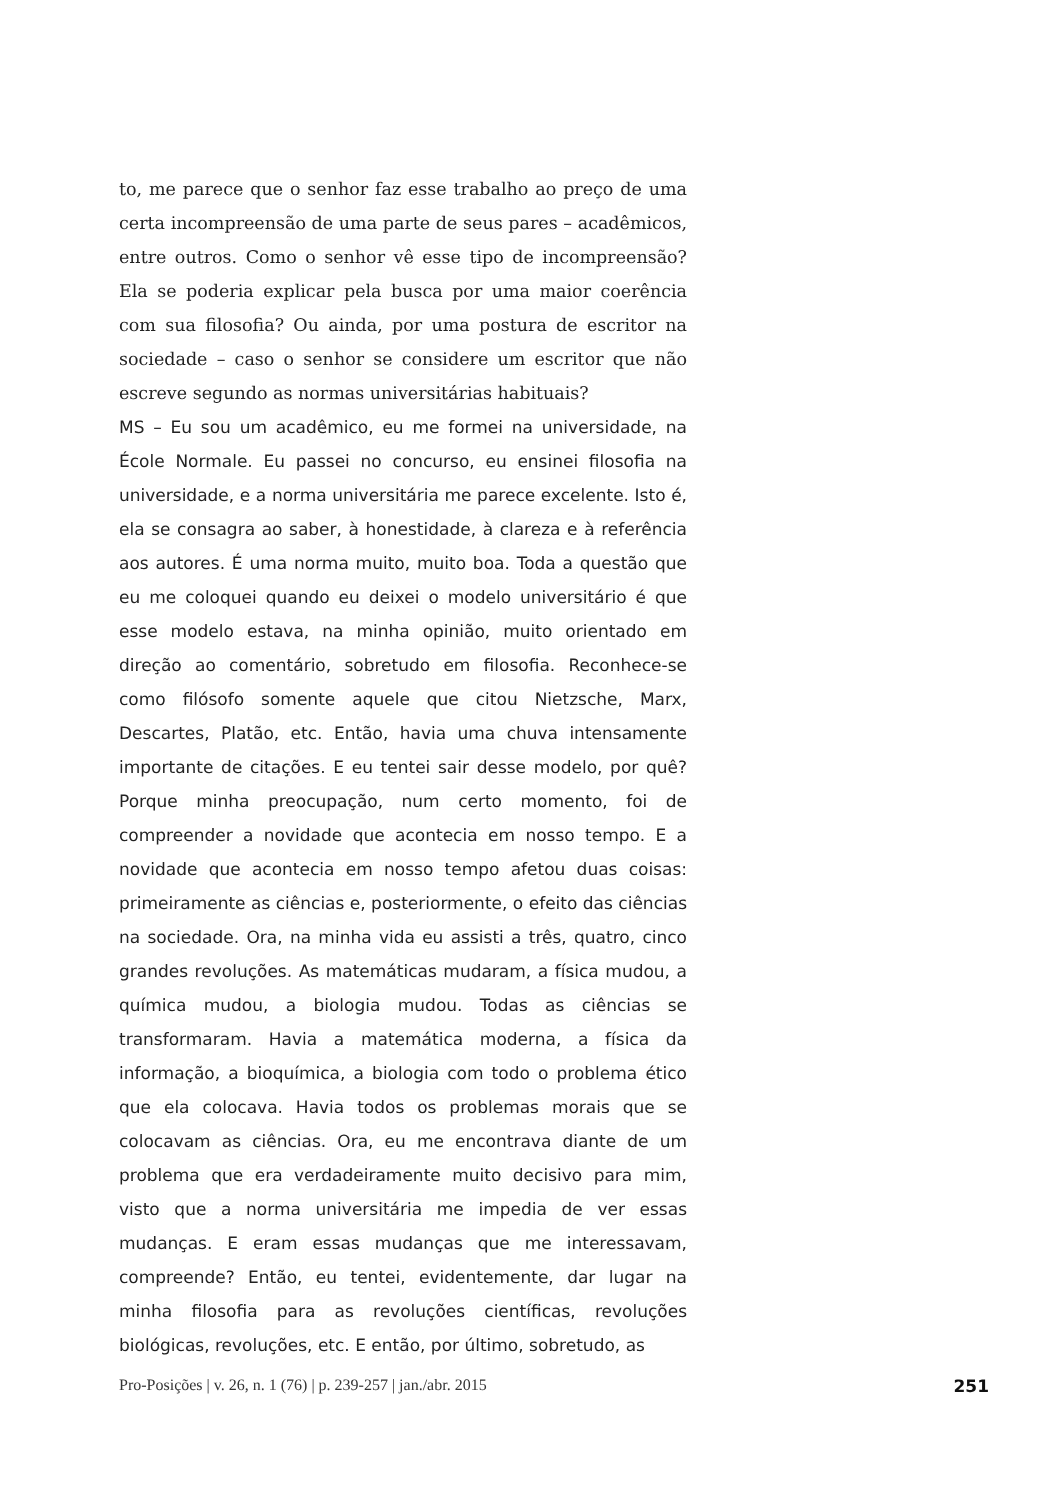to, me parece que o senhor faz esse trabalho ao preço de uma certa incompreensão de uma parte de seus pares – acadêmicos, entre outros. Como o senhor vê esse tipo de incompreensão? Ela se poderia explicar pela busca por uma maior coerência com sua filosofia? Ou ainda, por uma postura de escritor na sociedade – caso o senhor se considere um escritor que não escreve segundo as normas universitárias habituais?
MS – Eu sou um acadêmico, eu me formei na universidade, na École Normale. Eu passei no concurso, eu ensinei filosofia na universidade, e a norma universitária me parece excelente. Isto é, ela se consagra ao saber, à honestidade, à clareza e à referência aos autores. É uma norma muito, muito boa. Toda a questão que eu me coloquei quando eu deixei o modelo universitário é que esse modelo estava, na minha opinião, muito orientado em direção ao comentário, sobretudo em filosofia. Reconhece-se como filósofo somente aquele que citou Nietzsche, Marx, Descartes, Platão, etc. Então, havia uma chuva intensamente importante de citações. E eu tentei sair desse modelo, por quê? Porque minha preocupação, num certo momento, foi de compreender a novidade que acontecia em nosso tempo. E a novidade que acontecia em nosso tempo afetou duas coisas: primeiramente as ciências e, posteriormente, o efeito das ciências na sociedade. Ora, na minha vida eu assisti a três, quatro, cinco grandes revoluções. As matemáticas mudaram, a física mudou, a química mudou, a biologia mudou. Todas as ciências se transformaram. Havia a matemática moderna, a física da informação, a bioquímica, a biologia com todo o problema ético que ela colocava. Havia todos os problemas morais que se colocavam as ciências. Ora, eu me encontrava diante de um problema que era verdadeiramente muito decisivo para mim, visto que a norma universitária me impedia de ver essas mudanças. E eram essas mudanças que me interessavam, compreende? Então, eu tentei, evidentemente, dar lugar na minha filosofia para as revoluções científicas, revoluções biológicas, revoluções, etc. E então, por último, sobretudo, as
Pro-Posições | v. 26, n. 1 (76) | p. 239-257 | jan./abr. 2015 251